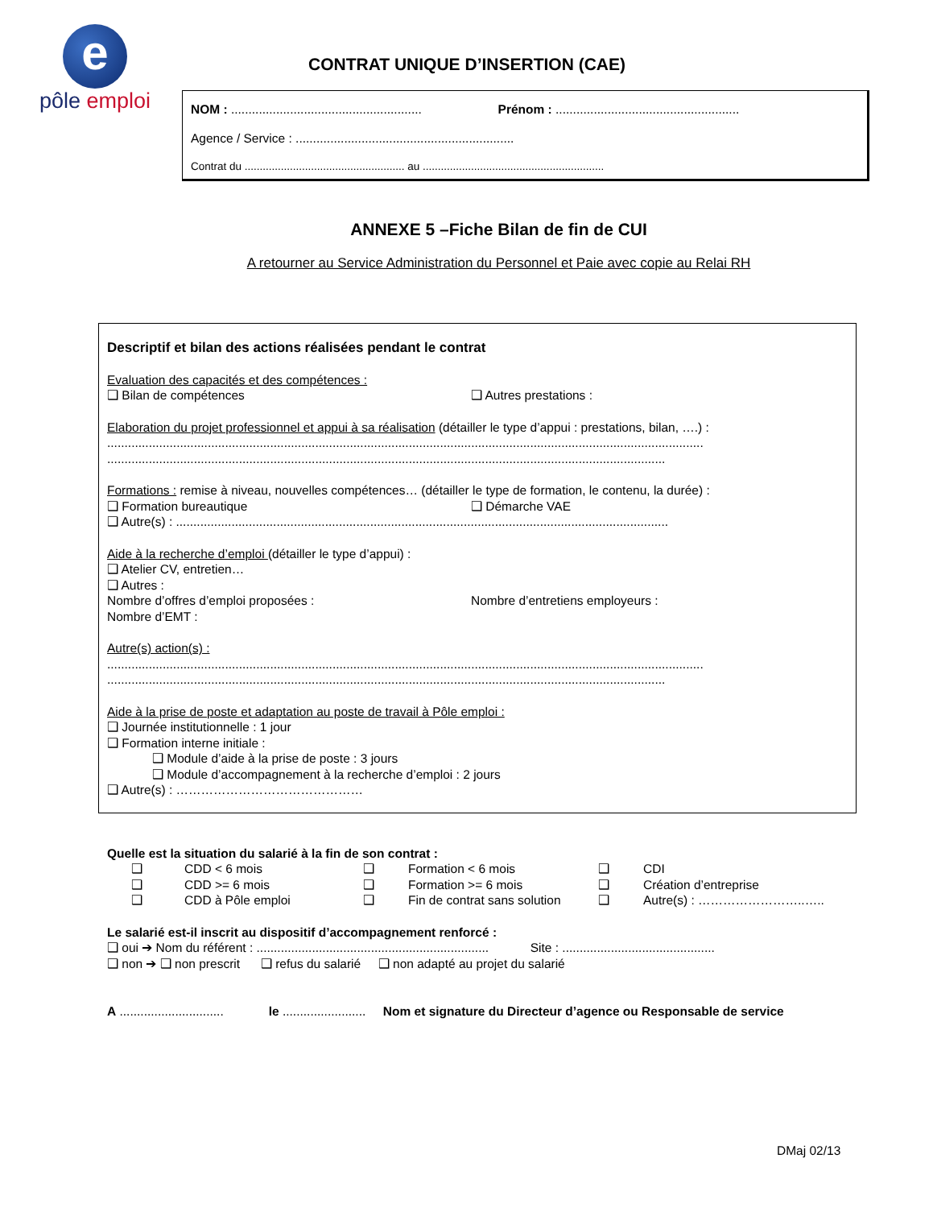e
pôle emploi
CONTRAT UNIQUE D’INSERTION (CAE)
NOM : ....................................................... Prénom : .....................................................
Agence / Service : ...............................................................
Contrat du ..................................................... au ............................................................
ANNEXE 5 –Fiche Bilan de fin de CUI
A retourner au Service Administration du Personnel et Paie avec copie au Relai RH
Descriptif et bilan des actions réalisées pendant le contrat
Evaluation des capacités et des compétences :
❑ Bilan de compétences ❑ Autres prestations :
Elaboration du projet professionnel et appui à sa réalisation (détailler le type d’appui : prestations, bilan, ….) :
............................................................................................................................................................................
.................................................................................................................................................................
Formations : remise à niveau, nouvelles compétences… (détailler le type de formation, le contenu, la durée) :
❑ Formation bureautique ❑ Démarche VAE
❑ Autre(s) : ..............................................................................................................................................
Aide à la recherche d’emploi (détailler le type d’appui) :
❑ Atelier CV, entretien…
❑ Autres :
Nombre d’offres d’emploi proposées : Nombre d’entretiens employeurs :
Nombre d’EMT :
Autre(s) action(s) :
............................................................................................................................................................................
.................................................................................................................................................................
Aide à la prise de poste et adaptation au poste de travail à Pôle emploi :
❑ Journée institutionnelle : 1 jour
❑ Formation interne initiale :
❑ Module d’aide à la prise de poste : 3 jours
❑ Module d’accompagnement à la recherche d’emploi : 2 jours
❑ Autre(s) : ………………………………………
Quelle est la situation du salarié à la fin de son contrat :
| ❑ | CDD < 6 mois | ❑ | Formation < 6 mois | ❑ | CDI |
| ❑ | CDD >= 6 mois | ❑ | Formation >= 6 mois | ❑ | Création d’entreprise |
| ❑ | CDD à Pôle emploi | ❑ | Fin de contrat sans solution | ❑ | Autre(s) : ……………………..….. |
Le salarié est-il inscrit au dispositif d’accompagnement renforcé :
❑ oui ➔ Nom du référent : ................................................................... Site : ............................................
❑ non ➔ ❑ non prescrit ❑ refus du salarié ❑ non adapté au projet du salarié
A .............................. le ........................ Nom et signature du Directeur d’agence ou Responsable de service
DMaj 02/13